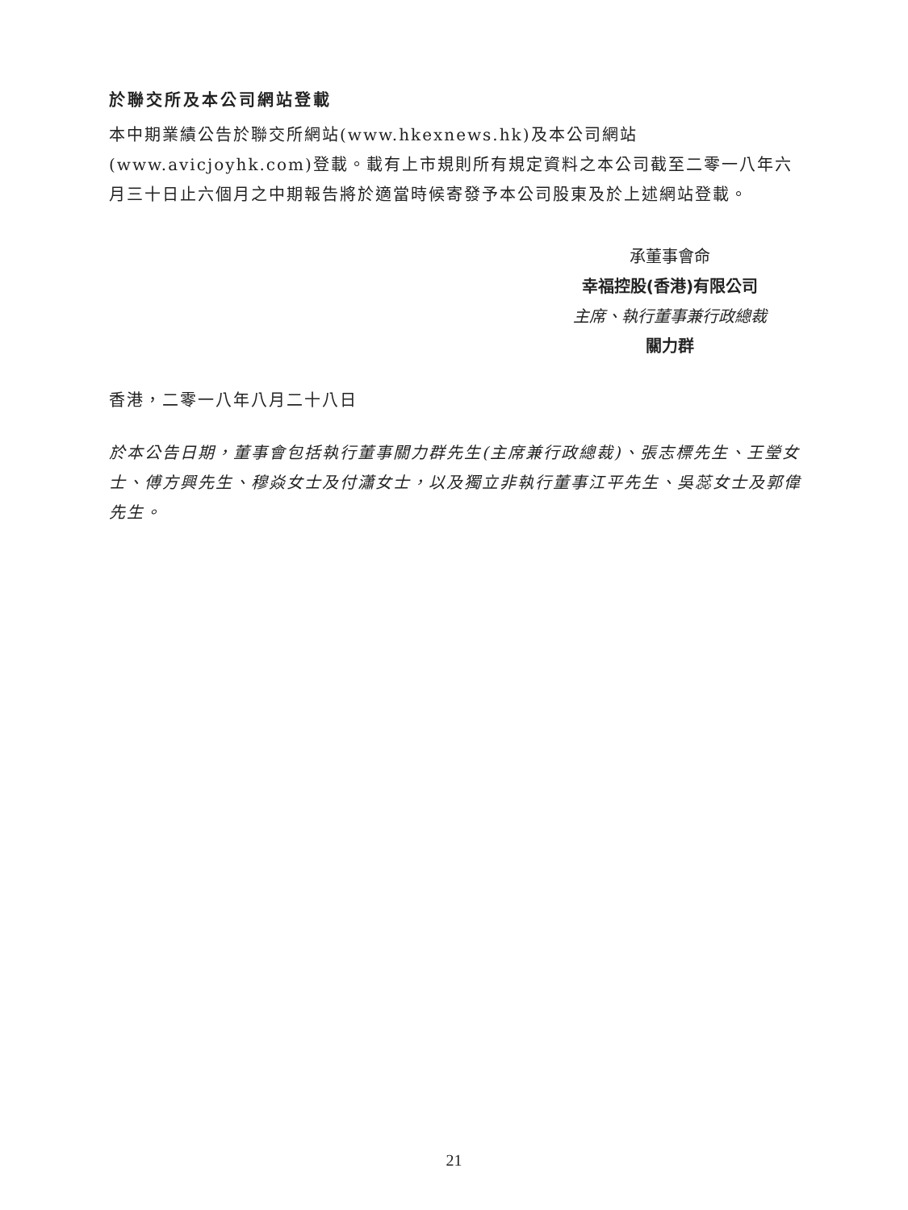於聯交所及本公司網站登載
本中期業績公告於聯交所網站(www.hkexnews.hk)及本公司網站(www.avicjoyhk.com)登載。載有上市規則所有規定資料之本公司截至二零一八年六月三十日止六個月之中期報告將於適當時候寄發予本公司股東及於上述網站登載。
承董事會命
幸福控股(香港)有限公司
主席、執行董事兼行政總裁
關力群
香港，二零一八年八月二十八日
於本公告日期，董事會包括執行董事關力群先生(主席兼行政總裁)、張志標先生、王瑩女士、傅方興先生、穆焱女士及付瀟女士，以及獨立非執行董事江平先生、吳蕊女士及郭偉先生。
21